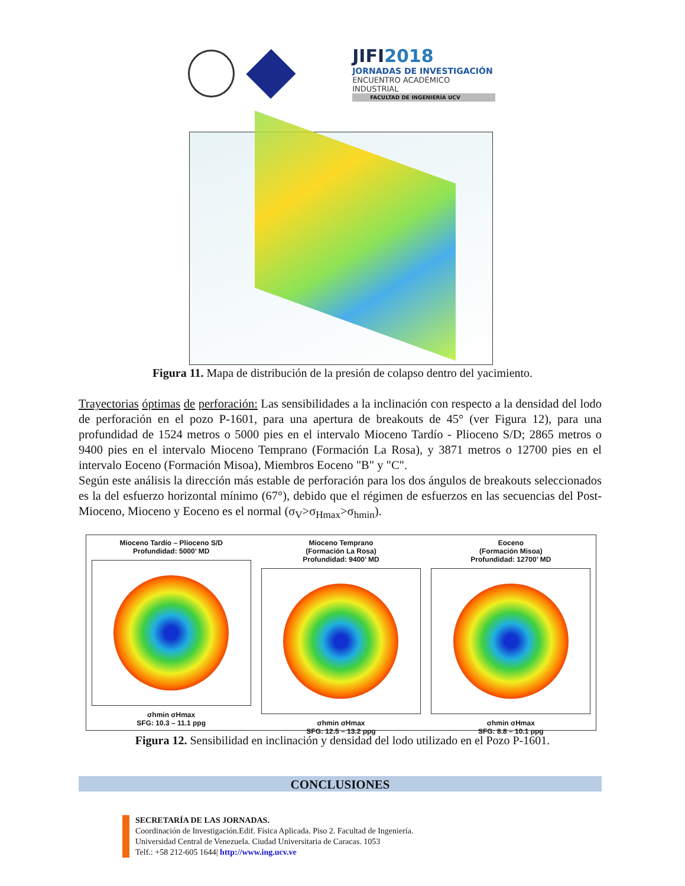JIFI2018
JORNADAS DE INVESTIGACIÓN
ENCUENTRO ACADÉMICO INDUSTRIAL
FACULTAD DE INGENIERÍA UCV
Figura 11. Mapa de distribución de la presión de colapso dentro del yacimiento.
Trayectorias óptimas de perforación: Las sensibilidades a la inclinación con respecto a la densidad del lodo de perforación en el pozo P-1601, para una apertura de breakouts de 45° (ver Figura 12), para una profundidad de 1524 metros o 5000 pies en el intervalo Mioceno Tardío - Plioceno S/D; 2865 metros o 9400 pies en el intervalo Mioceno Temprano (Formación La Rosa), y 3871 metros o 12700 pies en el intervalo Eoceno (Formación Misoa), Miembros Eoceno "B" y "C".
Según este análisis la dirección más estable de perforación para los dos ángulos de breakouts seleccionados es la del esfuerzo horizontal mínimo (67°), debido que el régimen de esfuerzos en las secuencias del Post-Mioceno, Mioceno y Eoceno es el normal (σ<sub>V</sub>>σ<sub>Hmax</sub>>σ<sub>hmin</sub>).
Mioceno Tardío – Plioceno S/D
Profundidad: 5000’ MD
σhmin σHmax
SFG: 10.3 – 11.1 ppg
Mioceno Temprano
(Formación La Rosa)
Profundidad: 9400’ MD
σhmin σHmax
SFG: 12.5 – 13.2 ppg
Eoceno
(Formación Misoa)
Profundidad: 12700’ MD
σhmin σHmax
SFG: 8.8 – 10.1 ppg
Figura 12. Sensibilidad en inclinación y densidad del lodo utilizado en el Pozo P-1601.
CONCLUSIONES
SECRETARÍA DE LAS JORNADAS.
Coordinación de Investigación.Edif. Física Aplicada. Piso 2. Facultad de Ingeniería.
Universidad Central de Venezuela. Ciudad Universitaria de Caracas. 1053
Telf.: +58 212-605 1644| http://www.ing.ucv.ve